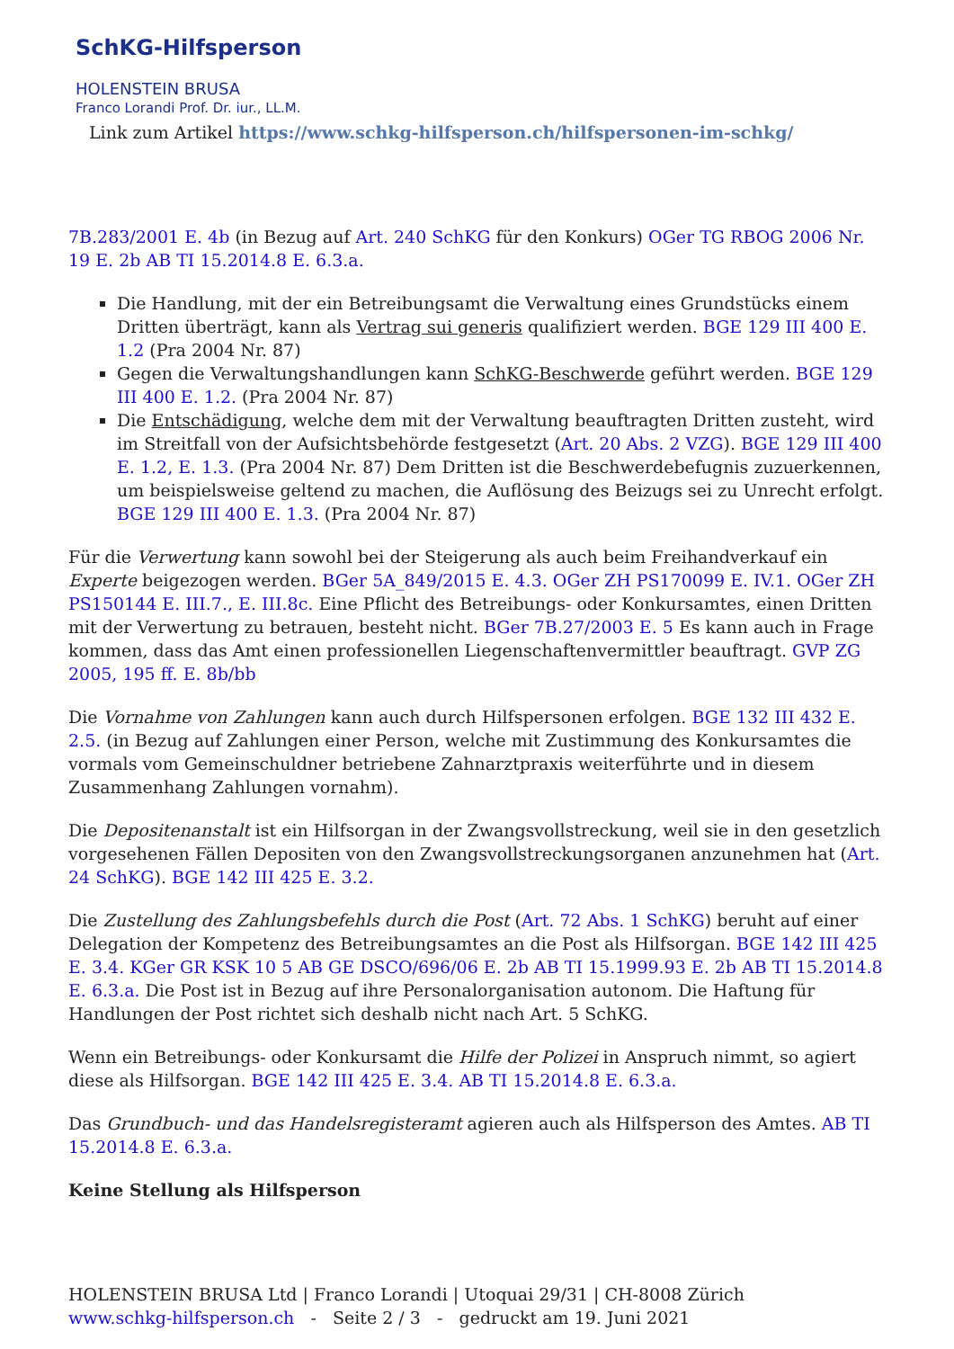SchKG-Hilfsperson
HOLENSTEIN BRUSA
Franco Lorandi Prof. Dr. iur., LL.M.
Link zum Artikel https://www.schkg-hilfsperson.ch/hilfspersonen-im-schkg/
7B.283/2001 E. 4b (in Bezug auf Art. 240 SchKG für den Konkurs) OGer TG RBOG 2006 Nr. 19 E. 2b AB TI 15.2014.8 E. 6.3.a.
Die Handlung, mit der ein Betreibungsamt die Verwaltung eines Grundstücks einem Dritten überträgt, kann als Vertrag sui generis qualifiziert werden. BGE 129 III 400 E. 1.2 (Pra 2004 Nr. 87)
Gegen die Verwaltungshandlungen kann SchKG-Beschwerde geführt werden. BGE 129 III 400 E. 1.2. (Pra 2004 Nr. 87)
Die Entschädigung, welche dem mit der Verwaltung beauftragten Dritten zusteht, wird im Streitfall von der Aufsichtsbehörde festgesetzt (Art. 20 Abs. 2 VZG). BGE 129 III 400 E. 1.2, E. 1.3. (Pra 2004 Nr. 87) Dem Dritten ist die Beschwerdebefugnis zuzuerkennen, um beispielsweise geltend zu machen, die Auflösung des Beizugs sei zu Unrecht erfolgt. BGE 129 III 400 E. 1.3. (Pra 2004 Nr. 87)
Für die Verwertung kann sowohl bei der Steigerung als auch beim Freihandverkauf ein Experte beigezogen werden. BGer 5A_849/2015 E. 4.3. OGer ZH PS170099 E. IV.1. OGer ZH PS150144 E. III.7., E. III.8c. Eine Pflicht des Betreibungs- oder Konkursamtes, einen Dritten mit der Verwertung zu betrauen, besteht nicht. BGer 7B.27/2003 E. 5 Es kann auch in Frage kommen, dass das Amt einen professionellen Liegenschaftenvermittler beauftragt. GVP ZG 2005, 195 ff. E. 8b/bb
Die Vornahme von Zahlungen kann auch durch Hilfspersonen erfolgen. BGE 132 III 432 E. 2.5. (in Bezug auf Zahlungen einer Person, welche mit Zustimmung des Konkursamtes die vormals vom Gemeinschuldner betriebene Zahnarztpraxis weiterführte und in diesem Zusammenhang Zahlungen vornahm).
Die Depositenanstalt ist ein Hilfsorgan in der Zwangsvollstreckung, weil sie in den gesetzlich vorgesehenen Fällen Depositen von den Zwangsvollstreckungsorganen anzunehmen hat (Art. 24 SchKG). BGE 142 III 425 E. 3.2.
Die Zustellung des Zahlungsbefehls durch die Post (Art. 72 Abs. 1 SchKG) beruht auf einer Delegation der Kompetenz des Betreibungsamtes an die Post als Hilfsorgan. BGE 142 III 425 E. 3.4. KGer GR KSK 10 5 AB GE DSCO/696/06 E. 2b AB TI 15.1999.93 E. 2b AB TI 15.2014.8 E. 6.3.a. Die Post ist in Bezug auf ihre Personalorganisation autonom. Die Haftung für Handlungen der Post richtet sich deshalb nicht nach Art. 5 SchKG.
Wenn ein Betreibungs- oder Konkursamt die Hilfe der Polizei in Anspruch nimmt, so agiert diese als Hilfsorgan. BGE 142 III 425 E. 3.4. AB TI 15.2014.8 E. 6.3.a.
Das Grundbuch- und das Handelsregisteramt agieren auch als Hilfsperson des Amtes. AB TI 15.2014.8 E. 6.3.a.
Keine Stellung als Hilfsperson
HOLENSTEIN BRUSA Ltd | Franco Lorandi | Utoquai 29/31 | CH-8008 Zürich
www.schkg-hilfsperson.ch - Seite 2 / 3 - gedruckt am 19. Juni 2021